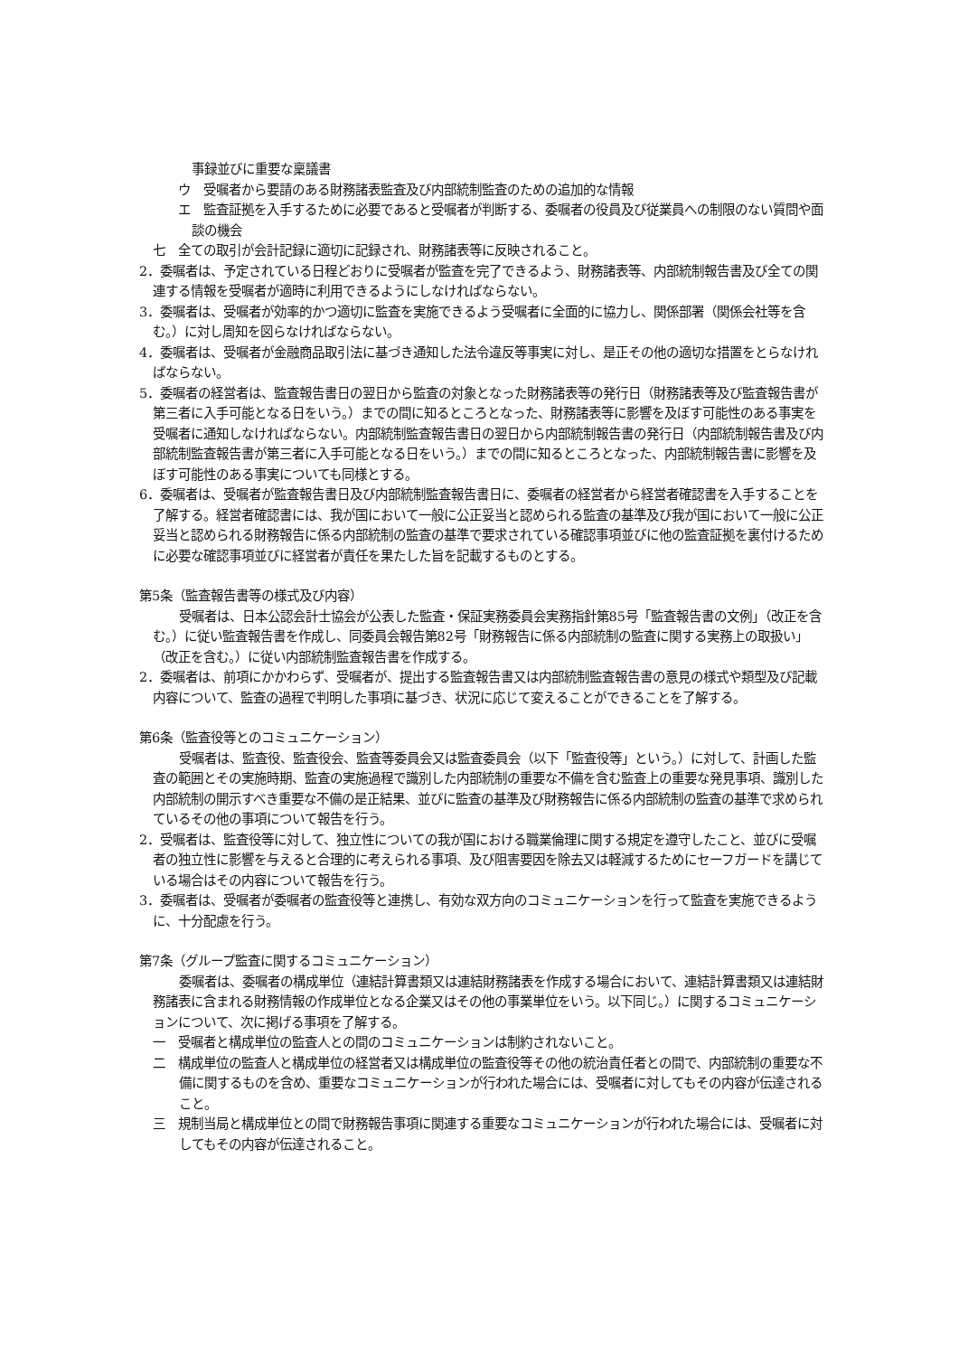事録並びに重要な稟議書
　ウ　受嘱者から要請のある財務諸表監査及び内部統制監査のための追加的な情報
　エ　監査証拠を入手するために必要であると受嘱者が判断する、委嘱者の役員及び従業員への制限のない質問や面談の機会
七　全ての取引が会計記録に適切に記録され、財務諸表等に反映されること。
2．委嘱者は、予定されている日程どおりに受嘱者が監査を完了できるよう、財務諸表等、内部統制報告書及び全ての関連する情報を受嘱者が適時に利用できるようにしなければならない。
3．委嘱者は、受嘱者が効率的かつ適切に監査を実施できるよう受嘱者に全面的に協力し、関係部署（関係会社等を含む。）に対し周知を図らなければならない。
4．委嘱者は、受嘱者が金融商品取引法に基づき通知した法令違反等事実に対し、是正その他の適切な措置をとらなければならない。
5．委嘱者の経営者は、監査報告書日の翌日から監査の対象となった財務諸表等の発行日（財務諸表等及び監査報告書が第三者に入手可能となる日をいう。）までの間に知るところとなった、財務諸表等に影響を及ぼす可能性のある事実を受嘱者に通知しなければならない。内部統制監査報告書日の翌日から内部統制報告書の発行日（内部統制報告書及び内部統制監査報告書が第三者に入手可能となる日をいう。）までの間に知るところとなった、内部統制報告書に影響を及ぼす可能性のある事実についても同様とする。
6．委嘱者は、受嘱者が監査報告書日及び内部統制監査報告書日に、委嘱者の経営者から経営者確認書を入手することを了解する。経営者確認書には、我が国において一般に公正妥当と認められる監査の基準及び我が国において一般に公正妥当と認められる財務報告に係る内部統制の監査の基準で要求されている確認事項並びに他の監査証拠を裏付けるために必要な確認事項並びに経営者が責任を果たした旨を記載するものとする。
第5条（監査報告書等の様式及び内容）
受嘱者は、日本公認会計士協会が公表した監査・保証実務委員会実務指針第85号「監査報告書の文例」（改正を含む。）に従い監査報告書を作成し、同委員会報告第82号「財務報告に係る内部統制の監査に関する実務上の取扱い」（改正を含む。）に従い内部統制監査報告書を作成する。
2．委嘱者は、前項にかかわらず、受嘱者が、提出する監査報告書又は内部統制監査報告書の意見の様式や類型及び記載内容について、監査の過程で判明した事項に基づき、状況に応じて変えることができることを了解する。
第6条（監査役等とのコミュニケーション）
受嘱者は、監査役、監査役会、監査等委員会又は監査委員会（以下「監査役等」という。）に対して、計画した監査の範囲とその実施時期、監査の実施過程で識別した内部統制の重要な不備を含む監査上の重要な発見事項、識別した内部統制の開示すべき重要な不備の是正結果、並びに監査の基準及び財務報告に係る内部統制の監査の基準で求められているその他の事項について報告を行う。
2．受嘱者は、監査役等に対して、独立性についての我が国における職業倫理に関する規定を遵守したこと、並びに受嘱者の独立性に影響を与えると合理的に考えられる事項、及び阻害要因を除去又は軽減するためにセーフガードを講じている場合はその内容について報告を行う。
3．委嘱者は、受嘱者が委嘱者の監査役等と連携し、有効な双方向のコミュニケーションを行って監査を実施できるように、十分配慮を行う。
第7条（グループ監査に関するコミュニケーション）
委嘱者は、委嘱者の構成単位（連結計算書類又は連結財務諸表を作成する場合において、連結計算書類又は連結財務諸表に含まれる財務情報の作成単位となる企業又はその他の事業単位をいう。以下同じ。）に関するコミュニケーションについて、次に掲げる事項を了解する。
一　受嘱者と構成単位の監査人との間のコミュニケーションは制約されないこと。
二　構成単位の監査人と構成単位の経営者又は構成単位の監査役等その他の統治責任者との間で、内部統制の重要な不備に関するものを含め、重要なコミュニケーションが行われた場合には、受嘱者に対してもその内容が伝達されること。
三　規制当局と構成単位との間で財務報告事項に関連する重要なコミュニケーションが行われた場合には、受嘱者に対してもその内容が伝達されること。